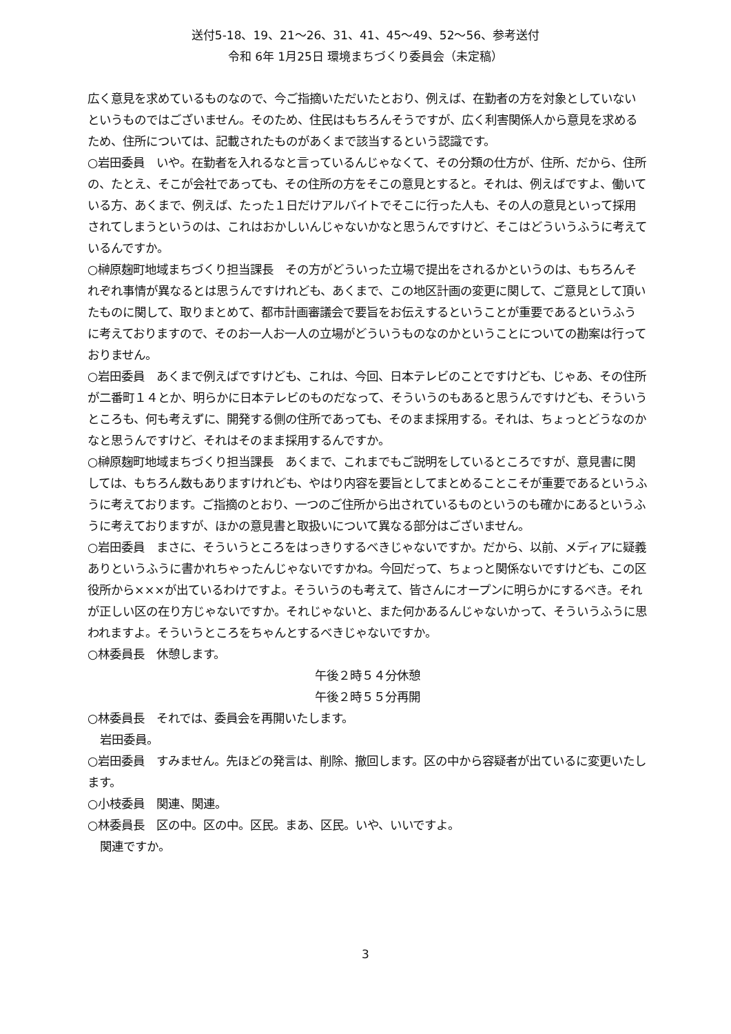送付5-18、19、21～26、31、41、45～49、52～56、参考送付
令和 6年 1月25日 環境まちづくり委員会（未定稿）
広く意見を求めているものなので、今ご指摘いただいたとおり、例えば、在勤者の方を対象としていないというものではございません。そのため、住民はもちろんそうですが、広く利害関係人から意見を求めるため、住所については、記載されたものがあくまで該当するという認識です。
○岩田委員　いや。在勤者を入れるなと言っているんじゃなくて、その分類の仕方が、住所、だから、住所の、たとえ、そこが会社であっても、その住所の方をそこの意見とすると。それは、例えばですよ、働いている方、あくまで、例えば、たった１日だけアルバイトでそこに行った人も、その人の意見といって採用されてしまうというのは、これはおかしいんじゃないかなと思うんですけど、そこはどういうふうに考えているんですか。
○榊原麹町地域まちづくり担当課長　その方がどういった立場で提出をされるかというのは、もちろんそれぞれ事情が異なるとは思うんですけれども、あくまで、この地区計画の変更に関して、ご意見として頂いたものに関して、取りまとめて、都市計画審議会で要旨をお伝えするということが重要であるというふうに考えておりますので、そのお一人お一人の立場がどういうものなのかということについての勘案は行っておりません。
○岩田委員　あくまで例えばですけども、これは、今回、日本テレビのことですけども、じゃあ、その住所が二番町１４とか、明らかに日本テレビのものだなって、そういうのもあると思うんですけども、そういうところも、何も考えずに、開発する側の住所であっても、そのまま採用する。それは、ちょっとどうなのかなと思うんですけど、それはそのまま採用するんですか。
○榊原麹町地域まちづくり担当課長　あくまで、これまでもご説明をしているところですが、意見書に関しては、もちろん数もありますけれども、やはり内容を要旨としてまとめることこそが重要であるというふうに考えております。ご指摘のとおり、一つのご住所から出されているものというのも確かにあるというふうに考えておりますが、ほかの意見書と取扱いについて異なる部分はございません。
○岩田委員　まさに、そういうところをはっきりするべきじゃないですか。だから、以前、メディアに疑義ありというふうに書かれちゃったんじゃないですかね。今回だって、ちょっと関係ないですけども、この区役所から×××が出ているわけですよ。そういうのも考えて、皆さんにオープンに明らかにするべき。それが正しい区の在り方じゃないですか。それじゃないと、また何かあるんじゃないかって、そういうふうに思われますよ。そういうところをちゃんとするべきじゃないですか。
○林委員長　休憩します。
午後２時５４分休憩
午後２時５５分再開
○林委員長　それでは、委員会を再開いたします。
岩田委員。
○岩田委員　すみません。先ほどの発言は、削除、撤回します。区の中から容疑者が出ているに変更いたします。
○小枝委員　関連、関連。
○林委員長　区の中。区の中。区民。まあ、区民。いや、いいですよ。
関連ですか。
3